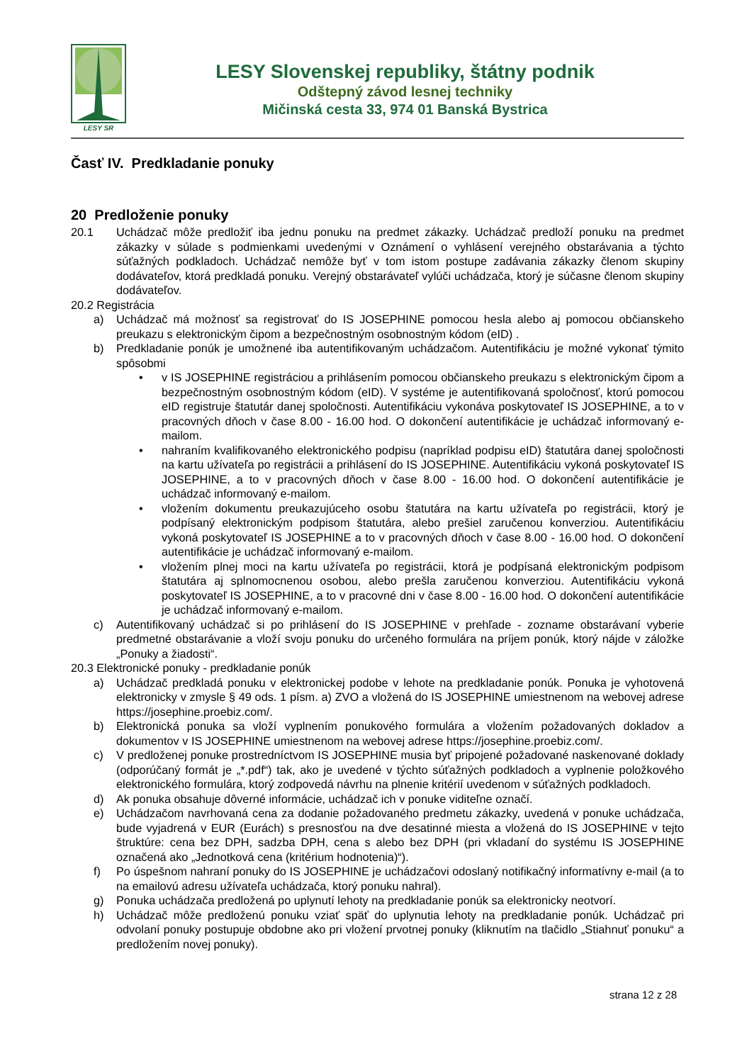LESY SR
LESY Slovenskej republiky, štátny podnik
Odštepný závod lesnej techniky
Mičinská cesta 33, 974 01 Banská Bystrica
Časť IV. Predkladanie ponuky
20 Predloženie ponuky
20.1 Uchádzač môže predložiť iba jednu ponuku na predmet zákazky. Uchádzač predloží ponuku na predmet zákazky v súlade s podmienkami uvedenými v Oznámení o vyhlásení verejného obstarávania a týchto súťažných podkladoch. Uchádzač nemôže byť v tom istom postupe zadávania zákazky členom skupiny dodávateľov, ktorá predkladá ponuku. Verejný obstarávateľ vylúči uchádzača, ktorý je súčasne členom skupiny dodávateľov.
20.2 Registrácia
a) Uchádzač má možnosť sa registrovať do IS JOSEPHINE pomocou hesla alebo aj pomocou občianskeho preukazu s elektronickým čipom a bezpečnostným osobnostným kódom (eID) .
b) Predkladanie ponúk je umožnené iba autentifikovaným uchádzačom. Autentifikáciu je možné vykonať týmito spôsobmi
• v IS JOSEPHINE registráciou a prihlásením pomocou občianskeho preukazu s elektronickým čipom a bezpečnostným osobnostným kódom (eID). V systéme je autentifikovaná spoločnosť, ktorú pomocou eID registruje štatutár danej spoločnosti. Autentifikáciu vykonáva poskytovateľ IS JOSEPHINE, a to v pracovných dňoch v čase 8.00 - 16.00 hod. O dokončení autentifikácie je uchádzač informovaný e-mailom.
• nahraním kvalifikovaného elektronického podpisu (napríklad podpisu eID) štatutára danej spoločnosti na kartu užívateľa po registrácii a prihlásení do IS JOSEPHINE. Autentifikáciu vykoná poskytovateľ IS JOSEPHINE, a to v pracovných dňoch v čase 8.00 - 16.00 hod. O dokončení autentifikácie je uchádzač informovaný e-mailom.
• vložením dokumentu preukazujúceho osobu štatutára na kartu užívateľa po registrácii, ktorý je podpísaný elektronickým podpisom štatutára, alebo prešiel zaručenou konverziou. Autentifikáciu vykoná poskytovateľ IS JOSEPHINE a to v pracovných dňoch v čase 8.00 - 16.00 hod. O dokončení autentifikácie je uchádzač informovaný e-mailom.
• vložením plnej moci na kartu užívateľa po registrácii, ktorá je podpísaná elektronickým podpisom štatutára aj splnomocnenou osobou, alebo prešla zaručenou konverziou. Autentifikáciu vykoná poskytovateľ IS JOSEPHINE, a to v pracovné dni v čase 8.00 - 16.00 hod. O dokončení autentifikácie je uchádzač informovaný e-mailom.
c) Autentifikovaný uchádzač si po prihlásení do IS JOSEPHINE v prehľade - zozname obstarávaní vyberie predmetné obstarávanie a vloží svoju ponuku do určeného formulára na príjem ponúk, ktorý nájde v záložke „Ponuky a žiadosti“.
20.3 Elektronické ponuky - predkladanie ponúk
a) Uchádzač predkladá ponuku v elektronickej podobe v lehote na predkladanie ponúk. Ponuka je vyhotovená elektronicky v zmysle § 49 ods. 1 písm. a) ZVO a vložená do IS JOSEPHINE umiestnenom na webovej adrese https://josephine.proebiz.com/.
b) Elektronická ponuka sa vloží vyplnením ponukového formulára a vložením požadovaných dokladov a dokumentov v IS JOSEPHINE umiestnenom na webovej adrese https://josephine.proebiz.com/.
c) V predloženej ponuke prostredníctvom IS JOSEPHINE musia byť pripojené požadované naskenované doklady (odporúčaný formát je „*.pdf“) tak, ako je uvedené v týchto súťažných podkladoch a vyplnenie položkového elektronického formulára, ktorý zodpovedá návrhu na plnenie kritérií uvedenom v súťažných podkladoch.
d) Ak ponuka obsahuje dôverné informácie, uchádzač ich v ponuke viditeľne označí.
e) Uchádzačom navrhovaná cena za dodanie požadovaného predmetu zákazky, uvedená v ponuke uchádzača, bude vyjadrená v EUR (Eurách) s presnosťou na dve desatinné miesta a vložená do IS JOSEPHINE v tejto štruktúre: cena bez DPH, sadzba DPH, cena s alebo bez DPH (pri vkladaní do systému IS JOSEPHINE označená ako „Jednotková cena (kritérium hodnotenia)“).
f) Po úspešnom nahraní ponuky do IS JOSEPHINE je uchádzačovi odoslaný notifikačný informatívny e-mail (a to na emailovú adresu užívateľa uchádzača, ktorý ponuku nahral).
g) Ponuka uchádzača predložená po uplynutí lehoty na predkladanie ponúk sa elektronicky neotvorí.
h) Uchádzač môže predloženú ponuku vziať späť do uplynutia lehoty na predkladanie ponúk. Uchádzač pri odvolaní ponuky postupuje obdobne ako pri vložení prvotnej ponuky (kliknutím na tlačidlo „Stiahnuť ponuku“ a predložením novej ponuky).
strana 12 z 28